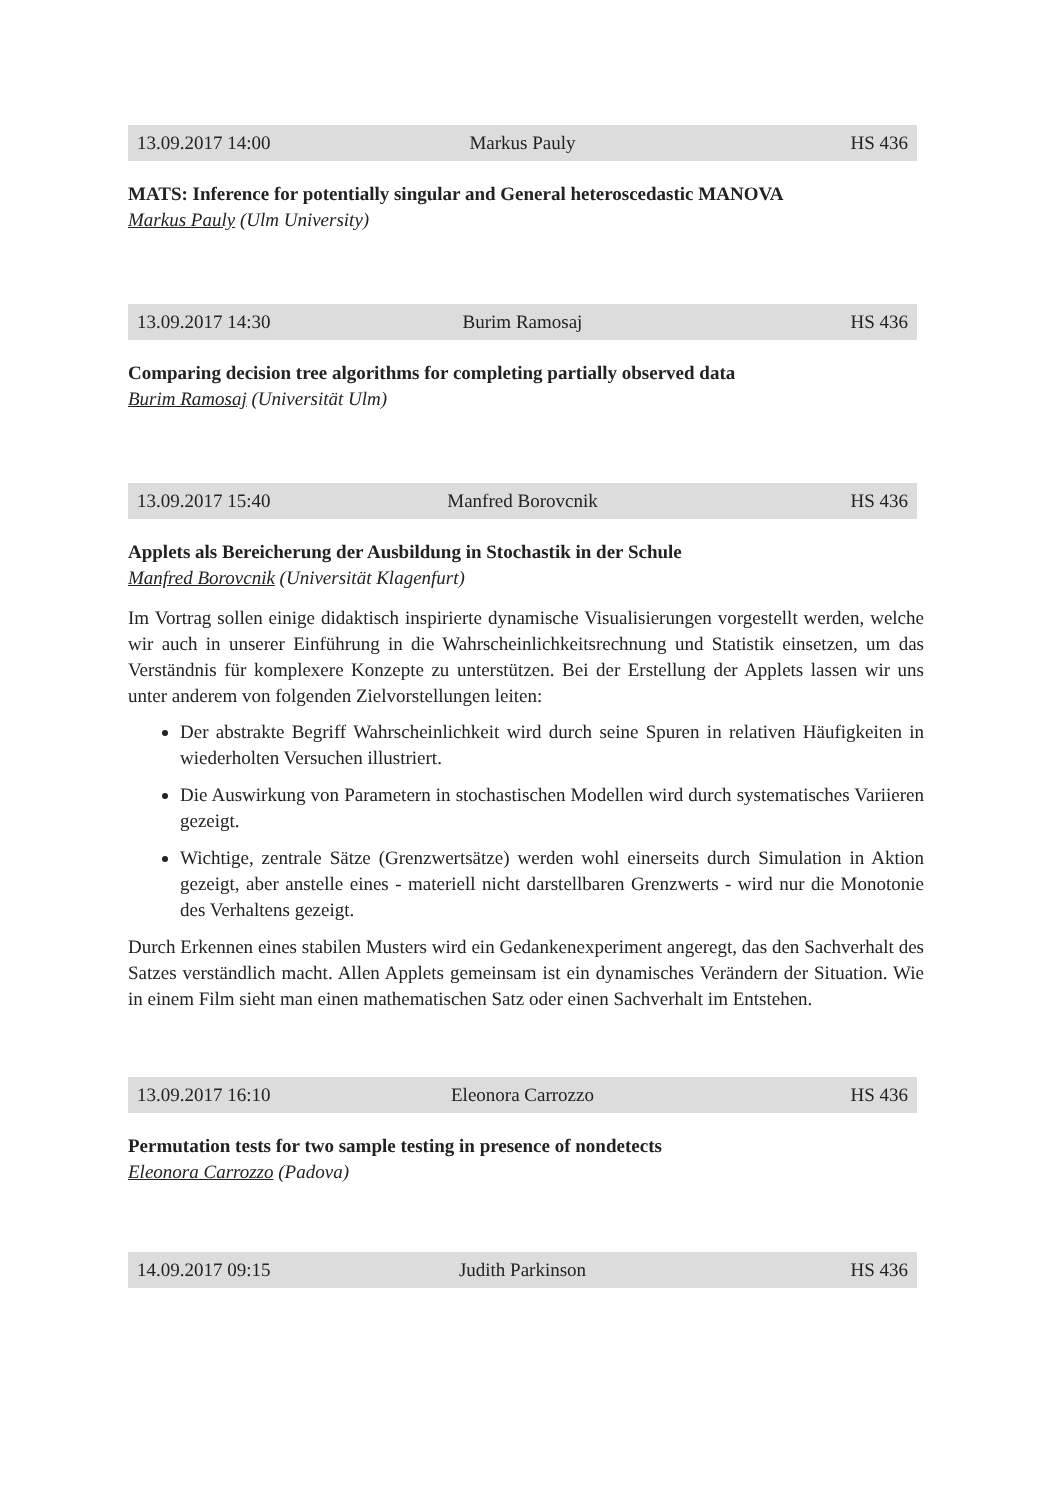13.09.2017 14:00 Markus Pauly HS 436
MATS: Inference for potentially singular and General heteroscedastic MANOVA
Markus Pauly (Ulm University)
13.09.2017 14:30 Burim Ramosaj HS 436
Comparing decision tree algorithms for completing partially observed data
Burim Ramosaj (Universität Ulm)
13.09.2017 15:40 Manfred Borovcnik HS 436
Applets als Bereicherung der Ausbildung in Stochastik in der Schule
Manfred Borovcnik (Universität Klagenfurt)
Im Vortrag sollen einige didaktisch inspirierte dynamische Visualisierungen vorgestellt werden, welche wir auch in unserer Einführung in die Wahrscheinlichkeitsrechnung und Statistik einsetzen, um das Verständnis für komplexere Konzepte zu unterstützen. Bei der Erstellung der Applets lassen wir uns unter anderem von folgenden Zielvorstellungen leiten:
Der abstrakte Begriff Wahrscheinlichkeit wird durch seine Spuren in relativen Häufigkeiten in wiederholten Versuchen illustriert.
Die Auswirkung von Parametern in stochastischen Modellen wird durch systematisches Variieren gezeigt.
Wichtige, zentrale Sätze (Grenzwertsätze) werden wohl einerseits durch Simulation in Aktion gezeigt, aber anstelle eines - materiell nicht darstellbaren Grenzwerts - wird nur die Monotonie des Verhaltens gezeigt.
Durch Erkennen eines stabilen Musters wird ein Gedankenexperiment angeregt, das den Sachverhalt des Satzes verständlich macht. Allen Applets gemeinsam ist ein dynamisches Verändern der Situation. Wie in einem Film sieht man einen mathematischen Satz oder einen Sachverhalt im Entstehen.
13.09.2017 16:10 Eleonora Carrozzo HS 436
Permutation tests for two sample testing in presence of nondetects
Eleonora Carrozzo (Padova)
14.09.2017 09:15 Judith Parkinson HS 436